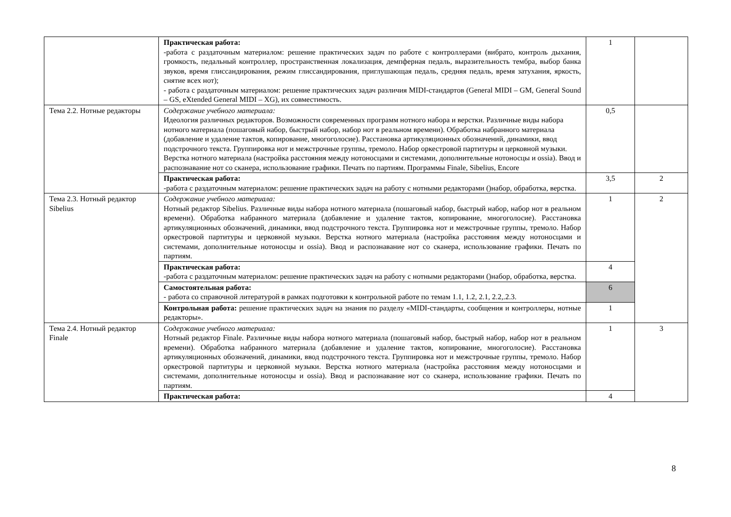| | Практическая работа: -работа с раздаточным материалом: решение практических задач по работе с контроллерами (вибрато, контроль дыхания, громкость, педальный контроллер, пространственная локализация, демпферная педаль, выразительность тембра, выбор банка звуков, время глиссандирования, режим глиссандирования, приглушающая педаль, средняя педаль, время затухания, яркость, снятие всех нот); - работа с раздаточным материалом: решение практических задач различия MIDI-стандартов (General MIDI – GM, General Sound – GS, eXtended General MIDI – XG), их совместимость. | 1 | |
| Тема 2.2. Нотные редакторы | Содержание учебного материала: Идеология различных редакторов. Возможности современных программ нотного набора и верстки. Различные виды набора нотного материала (пошаговый набор, быстрый набор, набор нот в реальном времени). Обработка набранного материала (добавление и удаление тактов, копирование, многоголосие). Расстановка артикуляционных обозначений, динамики, ввод подстрочного текста. Группировка нот и межстрочные группы, тремоло. Набор оркестровой партитуры и церковной музыки. Верстка нотного материала (настройка расстояния между нотоносцами и системами, дополнительные нотоносцы и ossia). Ввод и распознавание нот со сканера, использование графики. Печать по партиям. Программы Finale, Sibelius, Encore | 0,5 | |
| | Практическая работа: -работа с раздаточным материалом: решение практических задач на работу с нотными редакторами ()набор, обработка, верстка. | 3,5 | 2 |
| Тема 2.3. Нотный редактор Sibelius | Содержание учебного материала: Нотный редактор Sibelius. Различные виды набора нотного материала (пошаговый набор, быстрый набор, набор нот в реальном времени). Обработка набранного материала (добавление и удаление тактов, копирование, многоголосие). Расстановка артикуляционных обозначений, динамики, ввод подстрочного текста. Группировка нот и межстрочные группы, тремоло. Набор оркестровой партитуры и церковной музыки. Верстка нотного материала (настройка расстояния между нотоносцами и системами, дополнительные нотоносцы и ossia). Ввод и распознавание нот со сканера, использование графики. Печать по партиям. | 1 | 2 |
| | Практическая работа: -работа с раздаточным материалом: решение практических задач на работу с нотными редакторами ()набор, обработка, верстка. | 4 | |
| | Самостоятельная работа: - работа со справочной литературой в рамках подготовки к контрольной работе по темам 1.1, 1.2, 2.1, 2.2,.2.3. | 6 | |
| | Контрольная работа: решение практических задач на знания по разделу «MIDI-стандарты, сообщения и контроллеры, нотные редакторы». | 1 | |
| Тема 2.4. Нотный редактор Finale | Содержание учебного материала: Нотный редактор Finale. Различные виды набора нотного материала (пошаговый набор, быстрый набор, набор нот в реальном времени). Обработка набранного материала (добавление и удаление тактов, копирование, многоголосие). Расстановка артикуляционных обозначений, динамики, ввод подстрочного текста. Группировка нот и межстрочные группы, тремоло. Набор оркестровой партитуры и церковной музыки. Верстка нотного материала (настройка расстояния между нотоносцами и системами, дополнительные нотоносцы и ossia). Ввод и распознавание нот со сканера, использование графики. Печать по партиям. | 1 | 3 |
| | Практическая работа: | 4 | |
8